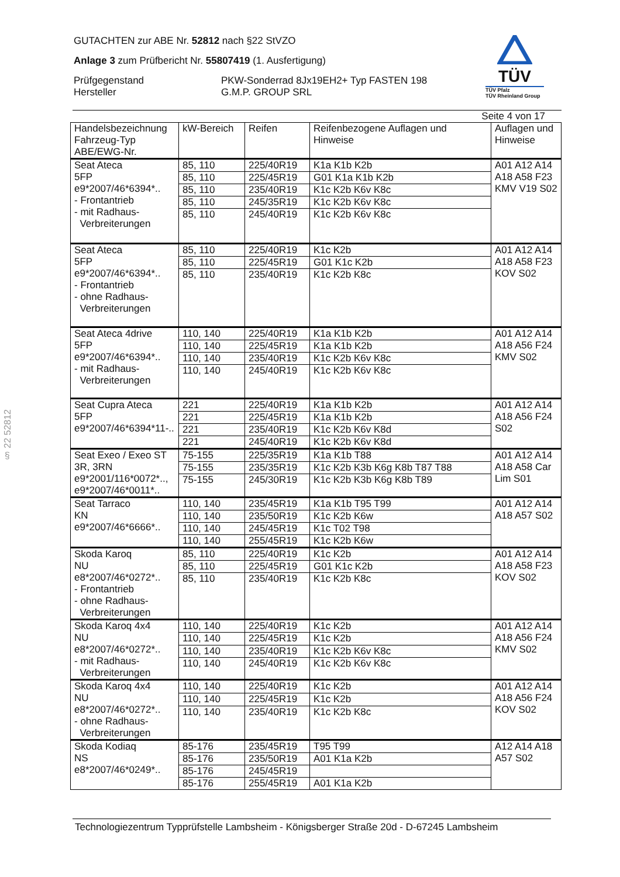§ 22 52812
TÜV
TÜV Pfalz
TÜV Rheinland Group
GUTACHTEN zur ABE Nr. 52812 nach §22 StVZO
Anlage 3 zum Prüfbericht Nr. 55807419 (1. Ausfertigung)
Prüfgegenstand
Hersteller
PKW-Sonderrad 8Jx19EH2+ Typ FASTEN 198
G.M.P. GROUP SRL
Seite 4 von 17
| Handelsbezeichnung Fahrzeug-Typ ABE/EWG-Nr. | kW-Bereich | Reifen | Reifenbezogene Auflagen und Hinweise | Auflagen und Hinweise |
| --- | --- | --- | --- | --- |
| Seat Ateca 5FP e9*2007/46*6394*.. - Frontantrieb - mit Radhaus- Verbreiterungen | 85, 110 | 225/40R19 | K1a K1b K2b | A01 A12 A14 A18 A58 F23 KMV V19 S02 |
| | 85, 110 | 225/45R19 | G01 K1a K1b K2b | |
| | 85, 110 | 235/40R19 | K1c K2b K6v K8c | |
| | 85, 110 | 245/35R19 | K1c K2b K6v K8c | |
| | 85, 110 | 245/40R19 | K1c K2b K6v K8c | |
| Seat Ateca 5FP e9*2007/46*6394*.. - Frontantrieb - ohne Radhaus- Verbreiterungen | 85, 110 | 225/40R19 | K1c K2b | A01 A12 A14 A18 A58 F23 KOV S02 |
| | 85, 110 | 225/45R19 | G01 K1c K2b | |
| | 85, 110 | 235/40R19 | K1c K2b K8c | |
| Seat Ateca 4drive 5FP e9*2007/46*6394*.. - mit Radhaus- Verbreiterungen | 110, 140 | 225/40R19 | K1a K1b K2b | A01 A12 A14 A18 A56 F24 KMV S02 |
| | 110, 140 | 225/45R19 | K1a K1b K2b | |
| | 110, 140 | 235/40R19 | K1c K2b K6v K8c | |
| | 110, 140 | 245/40R19 | K1c K2b K6v K8c | |
| Seat Cupra Ateca 5FP e9*2007/46*6394*11-.. | 221 | 225/40R19 | K1a K1b K2b | A01 A12 A14 A18 A56 F24 S02 |
| | 221 | 225/45R19 | K1a K1b K2b | |
| | 221 | 235/40R19 | K1c K2b K6v K8d | |
| | 221 | 245/40R19 | K1c K2b K6v K8d | |
| Seat Exeo / Exeo ST 3R, 3RN e9*2001/116*0072*.., e9*2007/46*0011*.. | 75-155 | 225/35R19 | K1a K1b T88 | A01 A12 A14 A18 A58 Car Lim S01 |
| | 75-155 | 235/35R19 | K1c K2b K3b K6g K8b T87 T88 | |
| | 75-155 | 245/30R19 | K1c K2b K3b K6g K8b T89 | |
| Seat Tarraco KN e9*2007/46*6666*.. | 110, 140 | 235/45R19 | K1a K1b T95 T99 | A01 A12 A14 A18 A57 S02 |
| | 110, 140 | 235/50R19 | K1c K2b K6w | |
| | 110, 140 | 245/45R19 | K1c T02 T98 | |
| | 110, 140 | 255/45R19 | K1c K2b K6w | |
| Skoda Karoq NU e8*2007/46*0272*.. - Frontantrieb - ohne Radhaus- Verbreiterungen | 85, 110 | 225/40R19 | K1c K2b | A01 A12 A14 A18 A58 F23 KOV S02 |
| | 85, 110 | 225/45R19 | G01 K1c K2b | |
| | 85, 110 | 235/40R19 | K1c K2b K8c | |
| Skoda Karoq 4x4 NU e8*2007/46*0272*.. - mit Radhaus- Verbreiterungen | 110, 140 | 225/40R19 | K1c K2b | A01 A12 A14 A18 A56 F24 KMV S02 |
| | 110, 140 | 225/45R19 | K1c K2b | |
| | 110, 140 | 235/40R19 | K1c K2b K6v K8c | |
| | 110, 140 | 245/40R19 | K1c K2b K6v K8c | |
| Skoda Karoq 4x4 NU e8*2007/46*0272*.. - ohne Radhaus- Verbreiterungen | 110, 140 | 225/40R19 | K1c K2b | A01 A12 A14 A18 A56 F24 KOV S02 |
| | 110, 140 | 225/45R19 | K1c K2b | |
| | 110, 140 | 235/40R19 | K1c K2b K8c | |
| Skoda Kodiaq NS e8*2007/46*0249*.. | 85-176 | 235/45R19 | T95 T99 | A12 A14 A18 A57 S02 |
| | 85-176 | 235/50R19 | A01 K1a K2b | |
| | 85-176 | 245/45R19 | | |
| | 85-176 | 255/45R19 | A01 K1a K2b | |
Technologiezentrum Typprüfstelle Lambsheim - Königsberger Straße 20d - D-67245 Lambsheim